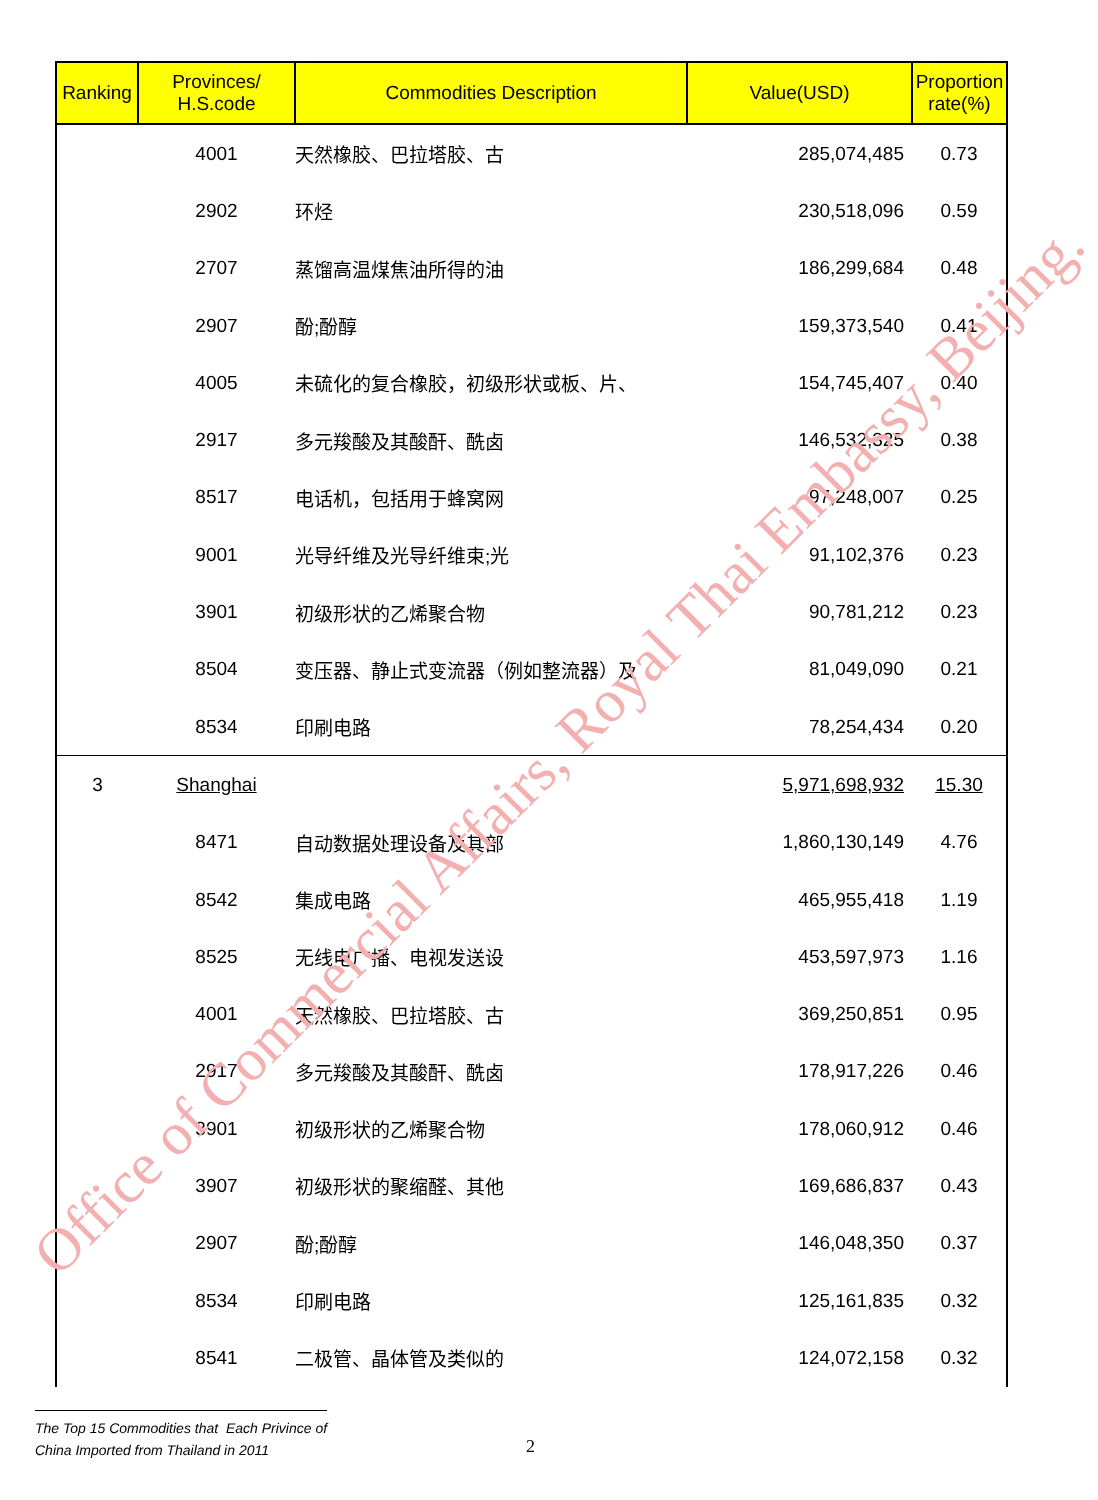| Ranking | Provinces/ H.S.code | Commodities Description | Value(USD) | Proportion rate(%) |
| --- | --- | --- | --- | --- |
| | 4001 | 天然橡胶、巴拉塔胶、古 | 285,074,485 | 0.73 |
| | 2902 | 环烃 | 230,518,096 | 0.59 |
| | 2707 | 蒸馏高温煤焦油所得的油 | 186,299,684 | 0.48 |
| | 2907 | 酚;酚醇 | 159,373,540 | 0.41 |
| | 4005 | 未硫化的复合橡胶，初级形状或板、片、 | 154,745,407 | 0.40 |
| | 2917 | 多元羧酸及其酸酐、酰卤 | 146,532,325 | 0.38 |
| | 8517 | 电话机，包括用于蜂窝网 | 97,248,007 | 0.25 |
| | 9001 | 光导纤维及光导纤维束;光 | 91,102,376 | 0.23 |
| | 3901 | 初级形状的乙烯聚合物 | 90,781,212 | 0.23 |
| | 8504 | 变压器、静止式变流器（例如整流器）及 | 81,049,090 | 0.21 |
| | 8534 | 印刷电路 | 78,254,434 | 0.20 |
| 3 | Shanghai | | 5,971,698,932 | 15.30 |
| | 8471 | 自动数据处理设备及其部 | 1,860,130,149 | 4.76 |
| | 8542 | 集成电路 | 465,955,418 | 1.19 |
| | 8525 | 无线电广播、电视发送设 | 453,597,973 | 1.16 |
| | 4001 | 天然橡胶、巴拉塔胶、古 | 369,250,851 | 0.95 |
| | 2917 | 多元羧酸及其酸酐、酰卤 | 178,917,226 | 0.46 |
| | 3901 | 初级形状的乙烯聚合物 | 178,060,912 | 0.46 |
| | 3907 | 初级形状的聚缩醛、其他 | 169,686,837 | 0.43 |
| | 2907 | 酚;酚醇 | 146,048,350 | 0.37 |
| | 8534 | 印刷电路 | 125,161,835 | 0.32 |
| | 8541 | 二极管、晶体管及类似的 | 124,072,158 | 0.32 |
Office of Commercial Affairs, Royal Thai Embassy, Beijing.
The Top 15 Commodities that Each Privince of
China Imported from Thailand in 2011
2